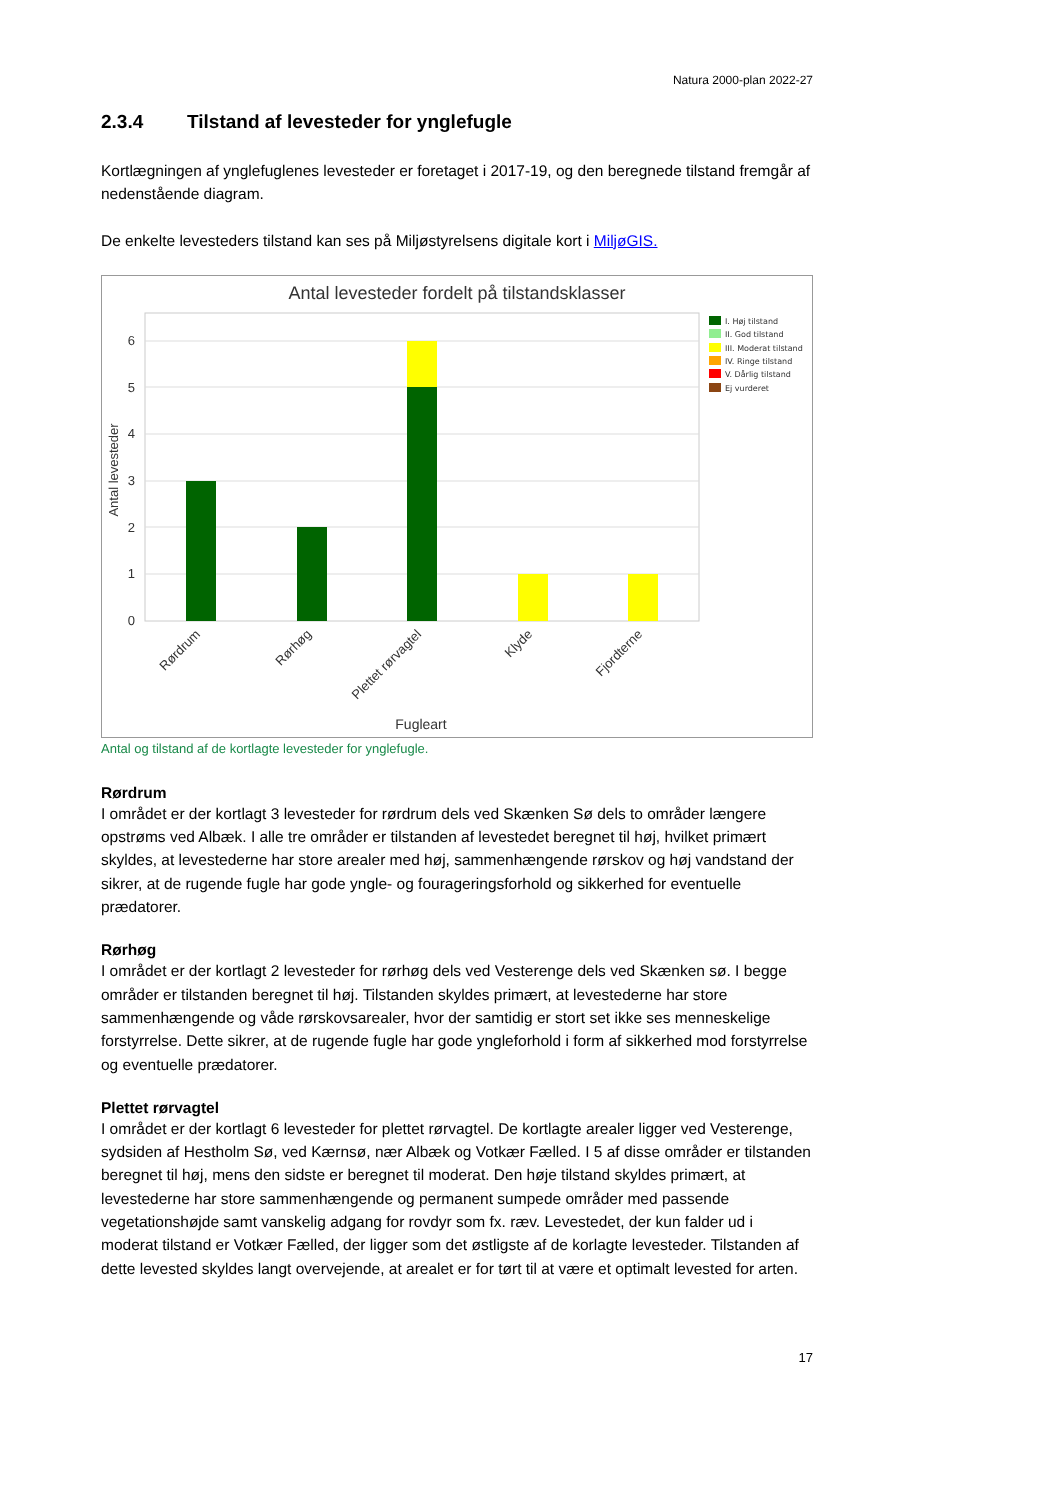Natura 2000-plan 2022-27
2.3.4 Tilstand af levesteder for ynglefugle
Kortlægningen af ynglefuglenes levesteder er foretaget i 2017-19, og den beregnede tilstand fremgår af nedenstående diagram.
De enkelte levesteders tilstand kan ses på Miljøstyrelsens digitale kort i MiljøGIS.
Antal levesteder fordelt på tilstandsklasser
0
1
2
3
4
5
6
Antal levesteder
Rørdrum
Rørhøg
Plettet rørvagtel
Klyde
Fjordterne
Fugleart
I. Høj tilstand
II. God tilstand
III. Moderat tilstand
IV. Ringe tilstand
V. Dårlig tilstand
Ej vurderet
Antal og tilstand af de kortlagte levesteder for ynglefugle.
Rørdrum
I området er der kortlagt 3 levesteder for rørdrum dels ved Skænken Sø dels to områder længere opstrøms ved Albæk. I alle tre områder er tilstanden af levestedet beregnet til høj, hvilket primært skyldes, at levestederne har store arealer med høj, sammenhængende rørskov og høj vandstand der sikrer, at de rugende fugle har gode yngle- og fourageringsforhold og sikkerhed for eventuelle prædatorer.
Rørhøg
I området er der kortlagt 2 levesteder for rørhøg dels ved Vesterenge dels ved Skænken sø. I begge områder er tilstanden beregnet til høj. Tilstanden skyldes primært, at levestederne har store sammenhængende og våde rørskovsarealer, hvor der samtidig er stort set ikke ses menneskelige forstyrrelse. Dette sikrer, at de rugende fugle har gode yngleforhold i form af sikkerhed mod forstyrrelse og eventuelle prædatorer.
Plettet rørvagtel
I området er der kortlagt 6 levesteder for plettet rørvagtel. De kortlagte arealer ligger ved Vesterenge, sydsiden af Hestholm Sø, ved Kærnsø, nær Albæk og Votkær Fælled. I 5 af disse områder er tilstanden beregnet til høj, mens den sidste er beregnet til moderat. Den høje tilstand skyldes primært, at levestederne har store sammenhængende og permanent sumpede områder med passende vegetationshøjde samt vanskelig adgang for rovdyr som fx. ræv. Levestedet, der kun falder ud i moderat tilstand er Votkær Fælled, der ligger som det østligste af de korlagte levesteder. Tilstanden af dette levested skyldes langt overvejende, at arealet er for tørt til at være et optimalt levested for arten.
17